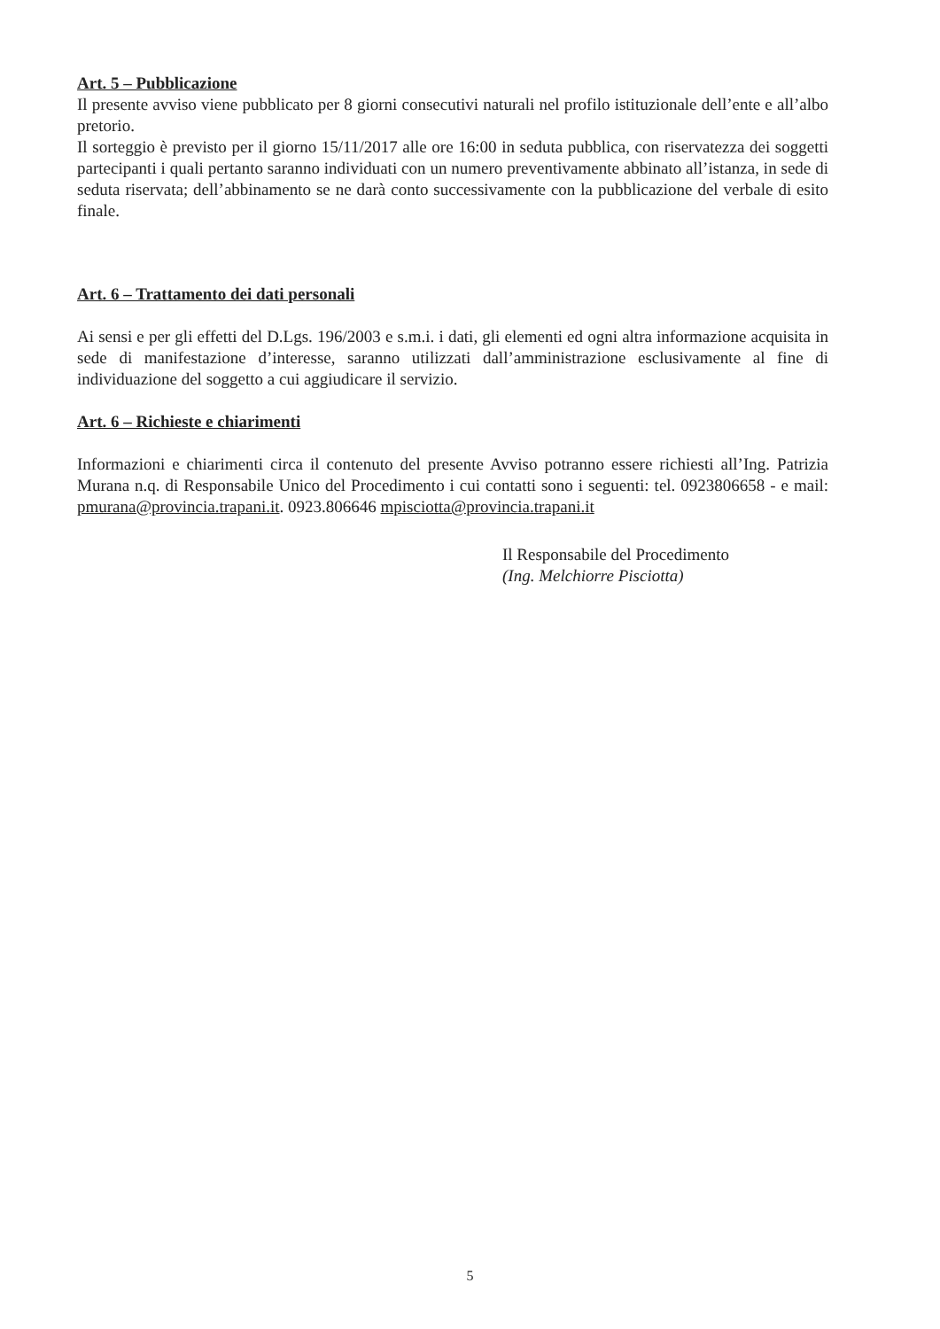Art. 5 – Pubblicazione
Il presente avviso viene pubblicato per 8 giorni consecutivi naturali nel profilo istituzionale dell’ente e all’albo pretorio.
Il sorteggio è previsto per il giorno 15/11/2017 alle ore 16:00 in seduta pubblica, con riservatezza dei soggetti partecipanti i quali pertanto saranno individuati con un numero preventivamente abbinato all’istanza, in sede di seduta riservata; dell’abbinamento se ne darà conto successivamente con la pubblicazione del verbale di esito finale.
Art. 6 – Trattamento dei dati personali
Ai sensi e per gli effetti del D.Lgs. 196/2003 e s.m.i. i dati, gli elementi ed ogni altra informazione acquisita in sede di manifestazione d’interesse, saranno utilizzati dall’amministrazione esclusivamente al fine di individuazione del soggetto a cui aggiudicare il servizio.
Art. 6 – Richieste e chiarimenti
Informazioni e chiarimenti circa il contenuto del presente Avviso potranno essere richiesti all’Ing. Patrizia Murana n.q. di Responsabile Unico del Procedimento i cui contatti sono i seguenti: tel. 0923806658 - e mail: pmurana@provincia.trapani.it. 0923.806646 mpisciotta@provincia.trapani.it
Il Responsabile del Procedimento
(Ing. Melchiorre Pisciotta)
5